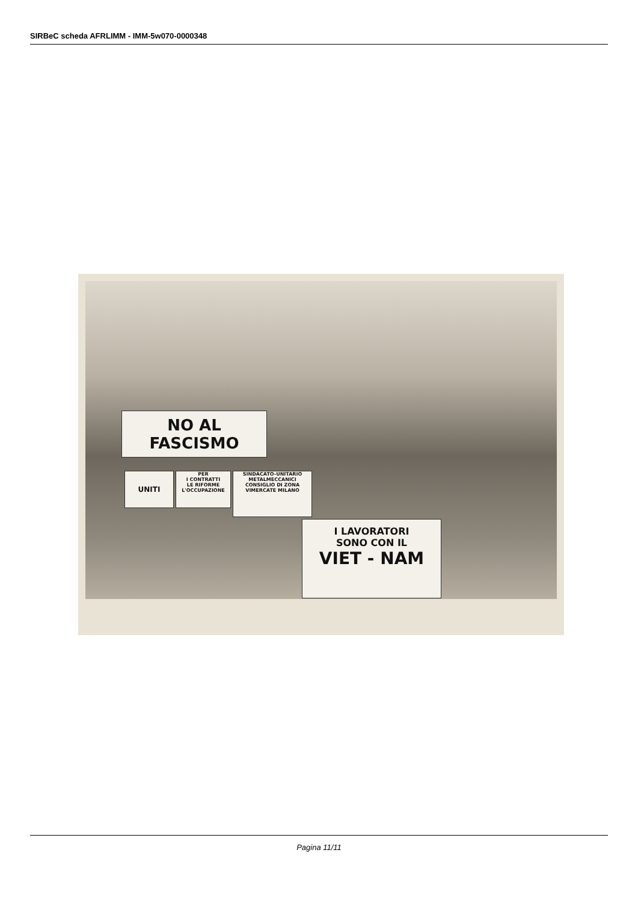SIRBeC scheda AFRLIMM - IMM-5w070-0000348
NO AL FASCISMO
UNITI
PER
I CONTRATTI
LE RIFORME
L'OCCUPAZIONE
SINDACATO-UNITARIO
METALMECCANICI
CONSIGLIO DI ZONA
VIMERCATE MILANO
I LAVORATORI
SONO CON IL
VIET - NAM
Pagina 11/11